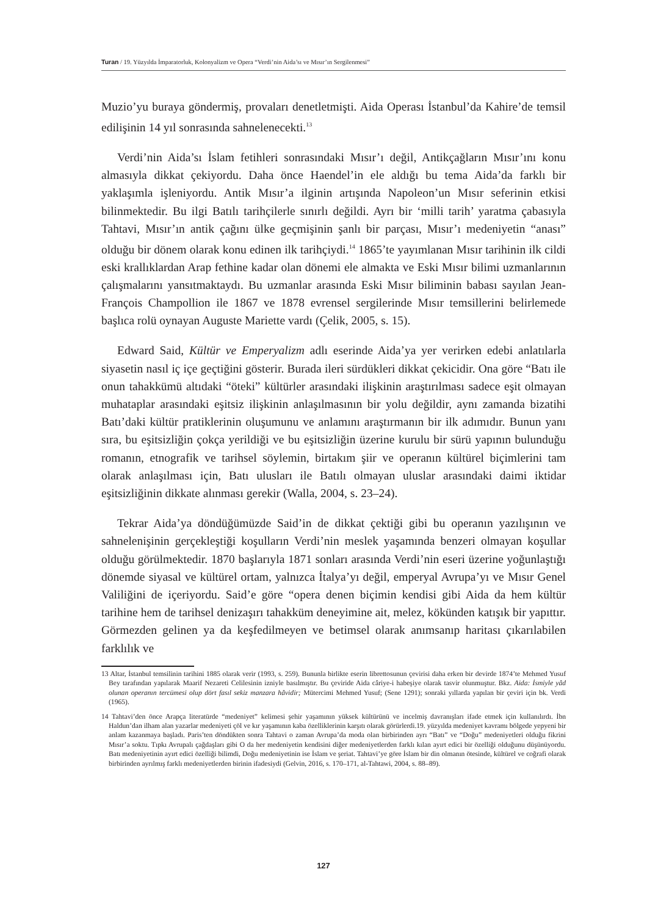Turan / 19. Yüzyılda İmparatorluk, Kolonyalizm ve Opera “Verdi’nin Aida’sı ve Mısır’ın Sergilenmesi”
Muzio’yu buraya göndermiş, provaları denetletmişti. Aida Operası İstanbul’da Kahire’de temsil edilişinin 14 yıl sonrasında sahnelenecekti.<sup>13</sup>
Verdi’nin Aida’sı İslam fetihleri sonrasındaki Mısır’ı değil, Antikçağların Mısır’ını konu almasıyla dikkat çekiyordu. Daha önce Haendel’in ele aldığı bu tema Aida’da farklı bir yaklaşımla işleniyordu. Antik Mısır’a ilginin artışında Napoleon’un Mısır seferinin etkisi bilinmektedir. Bu ilgi Batılı tarihçilerle sınırlı değildi. Ayrı bir ‘milli tarih’ yaratma çabasıyla Tahtavi, Mısır’ın antik çağını ülke geçmişinin şanlı bir parçası, Mısır’ı medeniyetin “anası” olduğu bir dönem olarak konu edinen ilk tarihçiydi.<sup>14</sup> 1865’te yayımlanan Mısır tarihinin ilk cildi eski krallıklardan Arap fethine kadar olan dönemi ele almakta ve Eski Mısır bilimi uzmanlarının çalışmalarını yansıtmaktaydı. Bu uzmanlar arasında Eski Mısır biliminin babası sayılan Jean-François Champollion ile 1867 ve 1878 evrensel sergilerinde Mısır temsillerini belirlemede başlıca rolü oynayan Auguste Mariette vardı (Çelik, 2005, s. 15).
Edward Said, Kültür ve Emperyalizm adlı eserinde Aida’ya yer verirken edebi anlatılarla siyasetin nasıl iç içe geçtiğini gösterir. Burada ileri sürdükleri dikkat çekicidir. Ona göre “Batı ile onun tahakkümü altıdaki “öteki” kültürler arasındaki ilişkinin araştırılması sadece eşit olmayan muhataplar arasındaki eşitsiz ilişkinin anlaşılmasının bir yolu değildir, aynı zamanda bizatihi Batı’daki kültür pratiklerinin oluşumunu ve anlamını araştırmanın bir ilk adımıdır. Bunun yanı sıra, bu eşitsizliğin çokça yerildiği ve bu eşitsizliğin üzerine kurulu bir sürü yapının bulunduğu romanın, etnografik ve tarihsel söylemin, birtakım şiir ve operanın kültürel biçimlerini tam olarak anlaşılması için, Batı ulusları ile Batılı olmayan uluslar arasındaki daimi iktidar eşitsizliğinin dikkate alınması gerekir (Walla, 2004, s. 23–24).
Tekrar Aida’ya döndüğümüzde Said’in de dikkat çektiği gibi bu operanın yazılışının ve sahnelenişinin gerçekleştiği koşulların Verdi’nin meslek yaşamında benzeri olmayan koşullar olduğu görülmektedir. 1870 başlarıyla 1871 sonları arasında Verdi’nin eseri üzerine yoğunlaştığı dönemde siyasal ve kültürel ortam, yalnızca İtalya’yı değil, emperyal Avrupa’yı ve Mısır Genel Valiliğini de içeriyordu. Said’e göre “opera denen biçimin kendisi gibi Aida da hem kültür tarihine hem de tarihsel denizaşırı tahakküm deneyimine ait, melez, kökünden katışık bir yapıttır. Görmezden gelinen ya da keşfedilmeyen ve betimsel olarak anımsanıp haritası çıkarılabilen farklılık ve
13 Altar, İstanbul temsilinin tarihini 1885 olarak verir (1993, s. 259). Bununla birlikte eserin librettosunun çevirisi daha erken bir devirde 1874’te Mehmed Yusuf Bey tarafından yapılarak Maarif Nezareti Celilesinin izniyle basılmıştır. Bu çeviride Aida câriye-i habeşiye olarak tasvir olunmuştur. Bkz. Aida: İsmiyle yâd olunan operanın tercümesi olup dört fasıl sekiz manzara hâvidir; Mütercimi Mehmed Yusuf; (Sene 1291); sonraki yıllarda yapılan bir çeviri için bk. Verdi (1965).
14 Tahtavi’den önce Arapça literatürde “medeniyet” kelimesi şehir yaşamının yüksek kültürünü ve incelmiş davranışları ifade etmek için kullanılırdı. İbn Haldun’dan ilham alan yazarlar medeniyeti çöl ve kır yaşamının kaba özelliklerinin karşıtı olarak görürlerdi.19. yüzyılda medeniyet kavramı bölgede yepyeni bir anlam kazanmaya başladı. Paris’ten döndükten sonra Tahtavi o zaman Avrupa’da moda olan birbirinden ayrı “Batı” ve “Doğu” medeniyetleri olduğu fikrini Mısır’a soktu. Tıpkı Avrupalı çağdaşları gibi O da her medeniyetin kendisini diğer medeniyetlerden farklı kılan ayırt edici bir özelliği olduğunu düşünüyordu. Batı medeniyetinin ayırt edici özelliği bilimdi, Doğu medeniyetinin ise İslam ve şeriat. Tahtavi’ye göre İslam bir din olmanın ötesinde, kültürel ve coğrafi olarak birbirinden ayrılmış farklı medeniyetlerden birinin ifadesiydi (Gelvin, 2016, s. 170–171, al-Tahtawi, 2004, s. 88–89).
127